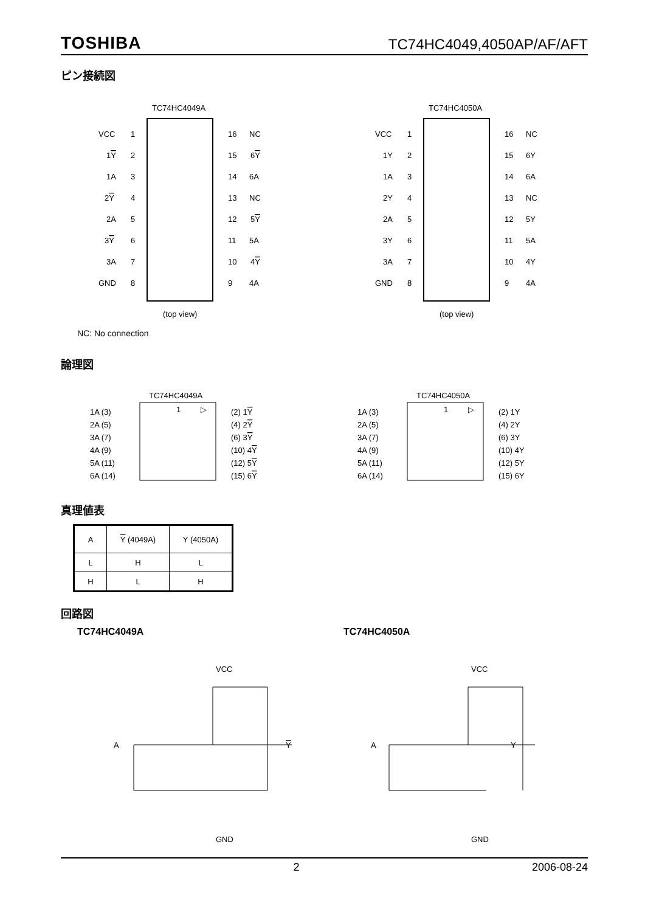TOSHIBA TC74HC4049,4050AP/AF/AFT
ピン接続図
TC74HC4049A
(top view)
VCC
1
16
NC
1Y
2
15
6Y
1A
3
14
6A
2Y
4
13
NC
2A
5
12
5Y
3Y
6
11
5A
3A
7
10
4Y
GND
8
9
4A
TC74HC4050A
(top view)
VCC
1
16
NC
1Y
2
15
6Y
1A
3
14
6A
2Y
4
13
NC
2A
5
12
5Y
3Y
6
11
5A
3A
7
10
4Y
GND
8
9
4A
NC: No connection
論理図
TC74HC4049A
1
▷
1A (3)
(2) 1Y
2A (5)
(4) 2Y
3A (7)
(6) 3Y
4A (9)
(10) 4Y
5A (11)
(12) 5Y
6A (14)
(15) 6Y
TC74HC4050A
1
▷
1A (3)
(2) 1Y
2A (5)
(4) 2Y
3A (7)
(6) 3Y
4A (9)
(10) 4Y
5A (11)
(12) 5Y
6A (14)
(15) 6Y
真理値表
| A | Y (4049A) | Y (4050A) |
| L | H | L |
| H | L | H |
回路図
TC74HC4049A TC74HC4050A
VCC
A
Y
GND
VCC
A
Y
GND
2 2006-08-24